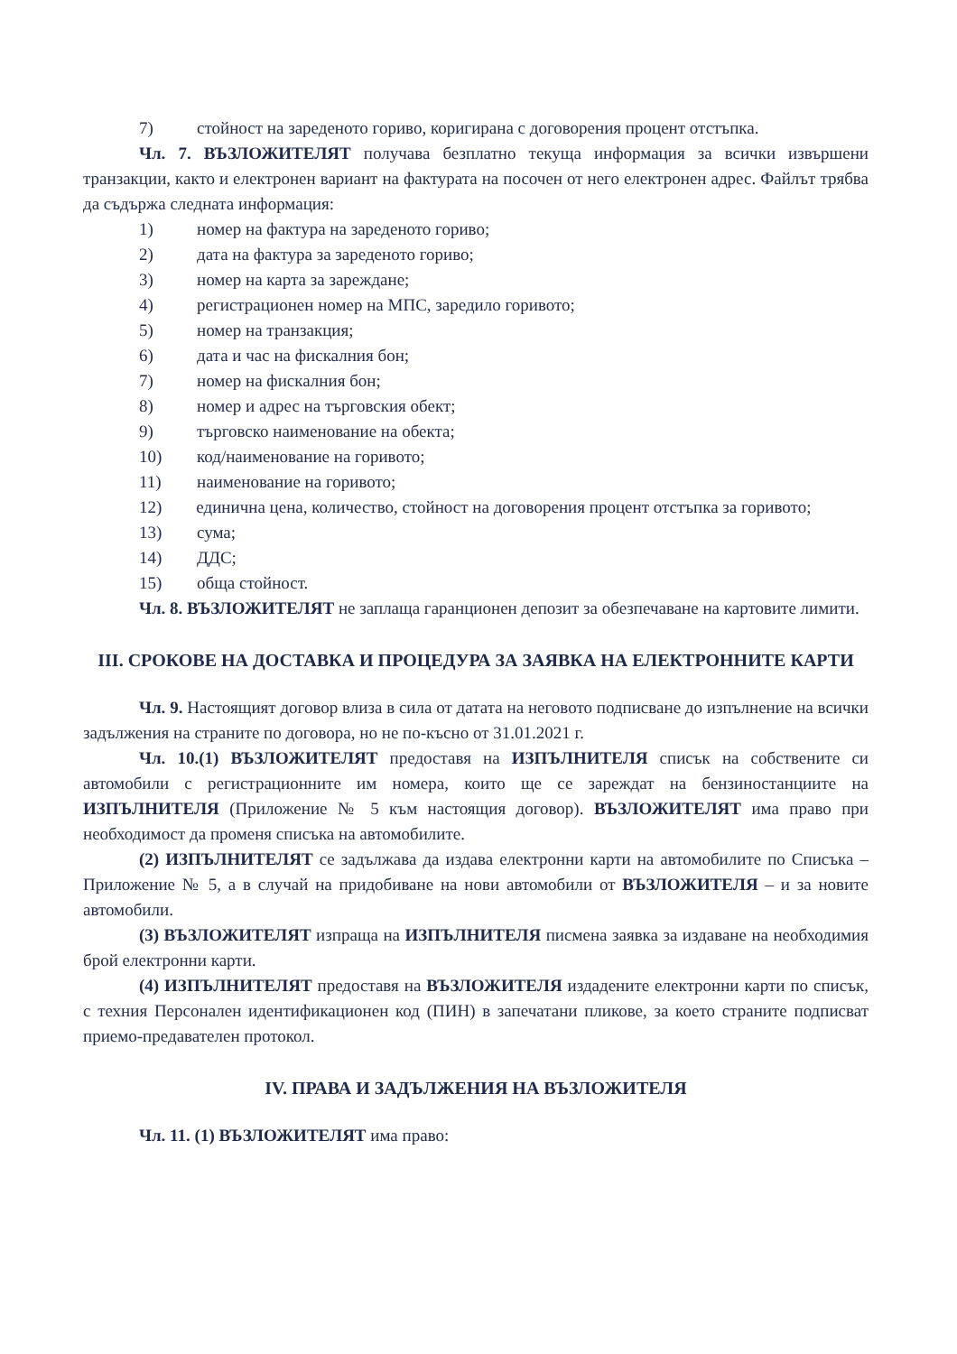7) стойност на зареденото гориво, коригирана с договорения процент отстъпка.
Чл. 7. ВЪЗЛОЖИТЕЛЯТ получава безплатно текуща информация за всички извършени транзакции, както и електронен вариант на фактурата на посочен от него електронен адрес. Файлът трябва да съдържа следната информация:
1) номер на фактура на зареденото гориво;
2) дата на фактура за зареденото гориво;
3) номер на карта за зареждане;
4) регистрационен номер на МПС, заредило горивото;
5) номер на транзакция;
6) дата и час на фискалния бон;
7) номер на фискалния бон;
8) номер и адрес на търговския обект;
9) търговско наименование на обекта;
10) код/наименование на горивото;
11) наименование на горивото;
12) единична цена, количество, стойност на договорения процент отстъпка за горивото;
13) сума;
14) ДДС;
15) обща стойност.
Чл. 8. ВЪЗЛОЖИТЕЛЯТ не заплаща гаранционен депозит за обезпечаване на картовите лимити.
III. СРОКОВЕ НА ДОСТАВКА И ПРОЦЕДУРА ЗА ЗАЯВКА НА ЕЛЕКТРОННИТЕ КАРТИ
Чл. 9. Настоящият договор влиза в сила от датата на неговото подписване до изпълнение на всички задължения на страните по договора, но не по-късно от 31.01.2021 г.
Чл. 10.(1) ВЪЗЛОЖИТЕЛЯТ предоставя на ИЗПЪЛНИТЕЛЯ списък на собствените си автомобили с регистрационните им номера, които ще се зареждат на бензиностанциите на ИЗПЪЛНИТЕЛЯ (Приложение № 5 към настоящия договор). ВЪЗЛОЖИТЕЛЯТ има право при необходимост да променя списъка на автомобилите.
(2) ИЗПЪЛНИТЕЛЯТ се задължава да издава електронни карти на автомобилите по Списъка – Приложение № 5, а в случай на придобиване на нови автомобили от ВЪЗЛОЖИТЕЛЯ – и за новите автомобили.
(3) ВЪЗЛОЖИТЕЛЯТ изпраща на ИЗПЪЛНИТЕЛЯ писмена заявка за издаване на необходимия брой електронни карти.
(4) ИЗПЪЛНИТЕЛЯТ предоставя на ВЪЗЛОЖИТЕЛЯ издадените електронни карти по списък, с техния Персонален идентификационен код (ПИН) в запечатани пликове, за което страните подписват приемо-предавателен протокол.
IV. ПРАВА И ЗАДЪЛЖЕНИЯ НА ВЪЗЛОЖИТЕЛЯ
Чл. 11. (1) ВЪЗЛОЖИТЕЛЯТ има право: